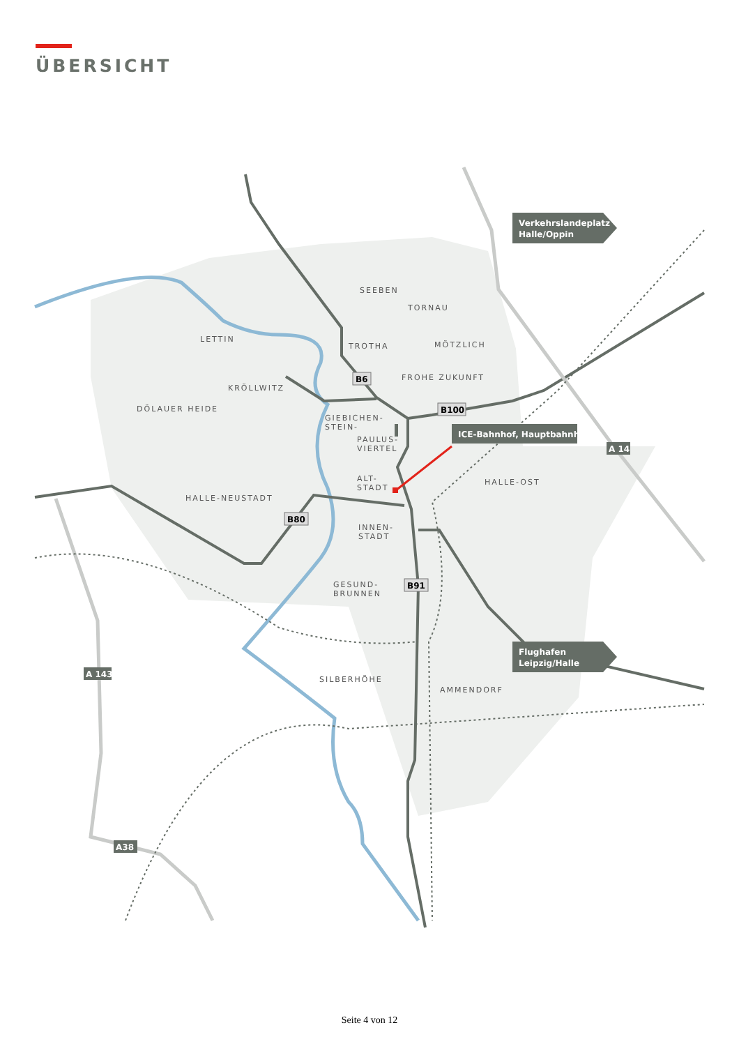ÜBERSICHT
SEEBEN
TORNAU
LETTIN
TROTHA
MÖTZLICH
KRÖLLWITZ
FROHE ZUKUNFT
DÖLAUER HEIDE
GIEBICHEN-
STEIN-
PAULUS-
VIERTEL
ALT-
STADT
HALLE-OST
HALLE-NEUSTADT
INNEN-
STADT
GESUND-
BRUNNEN
SILBERHÖHE
AMMENDORF
B6
B100
B80
B91
A 143
A 14
A38
Verkehrslandeplatz
Halle/Oppin
Flughafen
Leipzig/Halle
ICE-Bahnhof, Hauptbahnhof
Seite 4 von 12